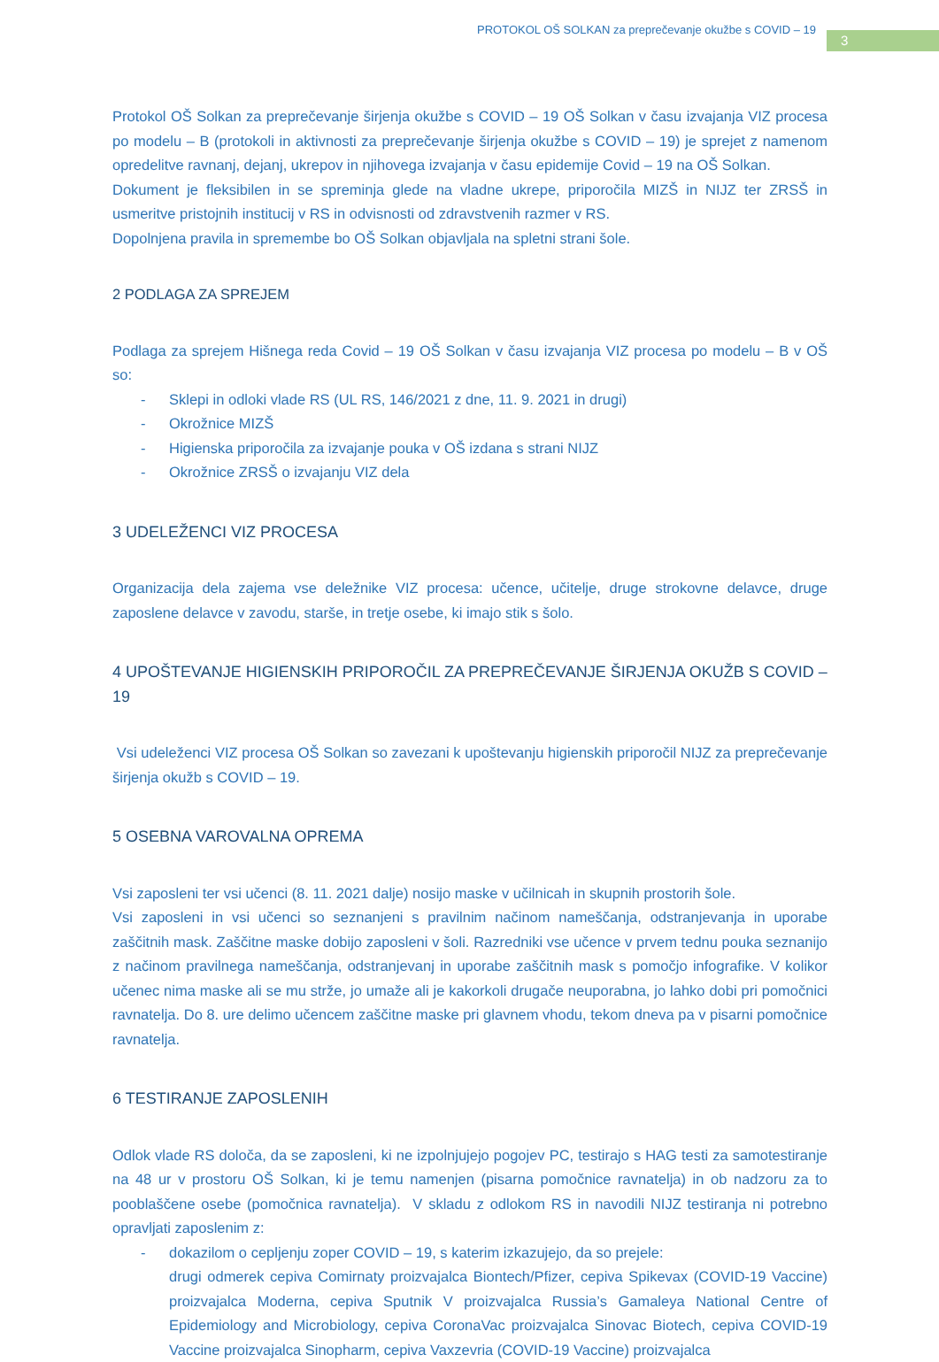PROTOKOL OŠ SOLKAN za preprečevanje okužbe s COVID – 19
3
Protokol OŠ Solkan za preprečevanje širjenja okužbe s COVID – 19 OŠ Solkan v času izvajanja VIZ procesa po modelu – B (protokoli in aktivnosti za preprečevanje širjenja okužbe s COVID – 19) je sprejet z namenom opredelitve ravnanj, dejanj, ukrepov in njihovega izvajanja v času epidemije Covid – 19 na OŠ Solkan.
Dokument je fleksibilen in se spreminja glede na vladne ukrepe, priporočila MIZŠ in NIJZ ter ZRSŠ in usmeritve pristojnih institucij v RS in odvisnosti od zdravstvenih razmer v RS.
Dopolnjena pravila in spremembe bo OŠ Solkan objavljala na spletni strani šole.
2 PODLAGA ZA SPREJEM
Podlaga za sprejem Hišnega reda Covid – 19 OŠ Solkan v času izvajanja VIZ procesa po modelu – B v OŠ so:
- Sklepi in odloki vlade RS (UL RS, 146/2021 z dne, 11. 9. 2021 in drugi)
- Okrožnice MIZŠ
- Higienska priporočila za izvajanje pouka v OŠ izdana s strani NIJZ
- Okrožnice ZRSŠ o izvajanju VIZ dela
3 UDELEŽENCI VIZ PROCESA
Organizacija dela zajema vse deležnike VIZ procesa: učence, učitelje, druge strokovne delavce, druge zaposlene delavce v zavodu, starše, in tretje osebe, ki imajo stik s šolo.
4 UPOŠTEVANJE HIGIENSKIH PRIPOROČIL ZA PREPREČEVANJE ŠIRJENJA OKUŽB S COVID – 19
Vsi udeleženci VIZ procesa OŠ Solkan so zavezani k upoštevanju higienskih priporočil NIJZ za preprečevanje širjenja okužb s COVID – 19.
5 OSEBNA VAROVALNA OPREMA
Vsi zaposleni ter vsi učenci (8. 11. 2021 dalje) nosijo maske v učilnicah in skupnih prostorih šole.
Vsi zaposleni in vsi učenci so seznanjeni s pravilnim načinom nameščanja, odstranjevanja in uporabe zaščitnih mask. Zaščitne maske dobijo zaposleni v šoli. Razredniki vse učence v prvem tednu pouka seznanijo z načinom pravilnega nameščanja, odstranjevanj in uporabe zaščitnih mask s pomočjo infografike. V kolikor učenec nima maske ali se mu strže, jo umaže ali je kakorkoli drugače neuporabna, jo lahko dobi pri pomočnici ravnatelja. Do 8. ure delimo učencem zaščitne maske pri glavnem vhodu, tekom dneva pa v pisarni pomočnice ravnatelja.
6 TESTIRANJE ZAPOSLENIH
Odlok vlade RS določa, da se zaposleni, ki ne izpolnjujejo pogojev PC, testirajo s HAG testi za samotestiranje na 48 ur v prostoru OŠ Solkan, ki je temu namenjen (pisarna pomočnice ravnatelja) in ob nadzoru za to pooblaščene osebe (pomočnica ravnatelja). V skladu z odlokom RS in navodili NIJZ testiranja ni potrebno opravljati zaposlenim z:
- dokazilom o cepljenju zoper COVID – 19, s katerim izkazujejo, da so prejele:
drugi odmerek cepiva Comirnaty proizvajalca Biontech/Pfizer, cepiva Spikevax (COVID-19 Vaccine) proizvajalca Moderna, cepiva Sputnik V proizvajalca Russia’s Gamaleya National Centre of Epidemiology and Microbiology, cepiva CoronaVac proizvajalca Sinovac Biotech, cepiva COVID-19 Vaccine proizvajalca Sinopharm, cepiva Vaxzevria (COVID-19 Vaccine) proizvajalca